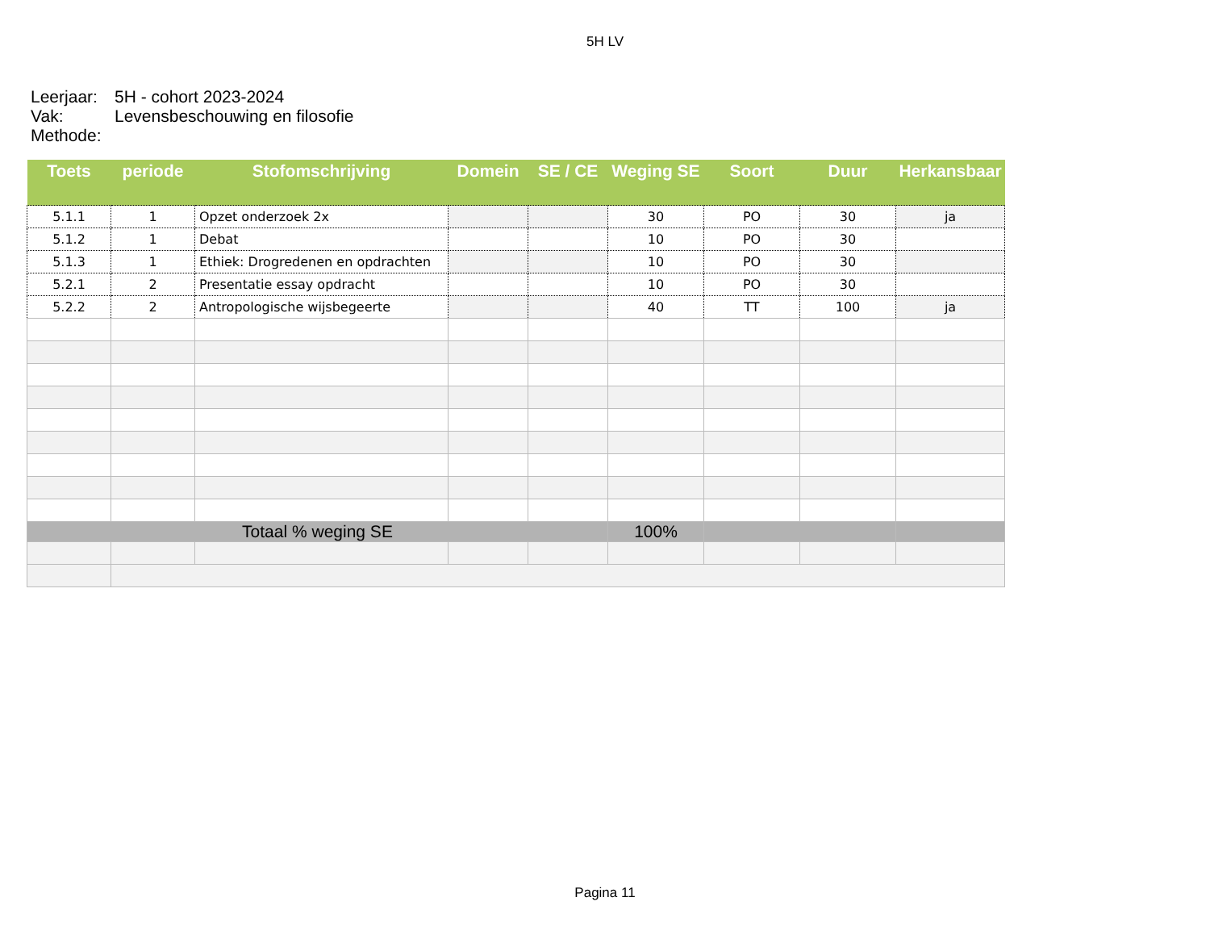5H LV
Leerjaar: 5H - cohort 2023-2024
Vak: Levensbeschouwing en filosofie
Methode:
| Toets | periode | Stofomschrijving | Domein | SE / CE | Weging SE | Soort | Duur | Herkansbaar |
| --- | --- | --- | --- | --- | --- | --- | --- | --- |
| 5.1.1 | 1 | Opzet onderzoek 2x | | | 30 | PO | 30 | ja |
| 5.1.2 | 1 | Debat | | | 10 | PO | 30 | |
| 5.1.3 | 1 | Ethiek: Drogredenen en opdrachten | | | 10 | PO | 30 | |
| 5.2.1 | 2 | Presentatie essay opdracht | | | 10 | PO | 30 | |
| 5.2.2 | 2 | Antropologische wijsbegeerte | | | 40 | TT | 100 | ja |
| Totaal % weging SE | | | | | 100% | | | |
Pagina 11